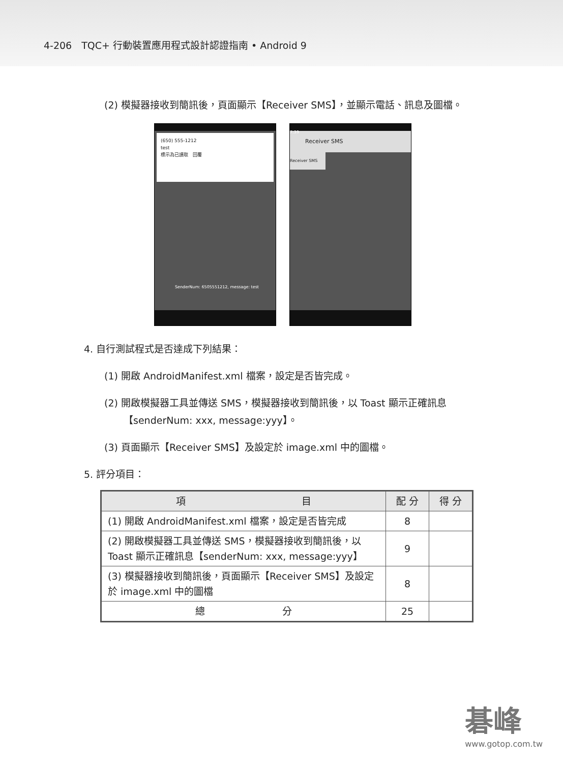4-206　TQC+ 行動裝置應用程式設計認證指南 • Android 9
(2) 模擬器接收到簡訊後，頁面顯示【Receiver SMS】，並顯示電話、訊息及圖檔。
(650) 555-1212
test
標示為已讀取　回覆
SenderNum: 6505551212, message: test
7:39
Receiver SMS
Receiver SMS
4. 自行測試程式是否達成下列結果：
(1) 開啟 AndroidManifest.xml 檔案，設定是否皆完成。
(2) 開啟模擬器工具並傳送 SMS，模擬器接收到簡訊後，以 Toast 顯示正確訊息【senderNum: xxx, message:yyy】。
(3) 頁面顯示【Receiver SMS】及設定於 image.xml 中的圖檔。
5. 評分項目：
| 項 目 | 配 分 | 得 分 |
| --- | --- | --- |
| (1) 開啟 AndroidManifest.xml 檔案，設定是否皆完成 | 8 | |
| (2) 開啟模擬器工具並傳送 SMS，模擬器接收到簡訊後，以 Toast 顯示正確訊息【senderNum: xxx, message:yyy】 | 9 | |
| (3) 模擬器接收到簡訊後，頁面顯示【Receiver SMS】及設定於 image.xml 中的圖檔 | 8 | |
| 總 分 | 25 | |
碁峰
www.gotop.com.tw